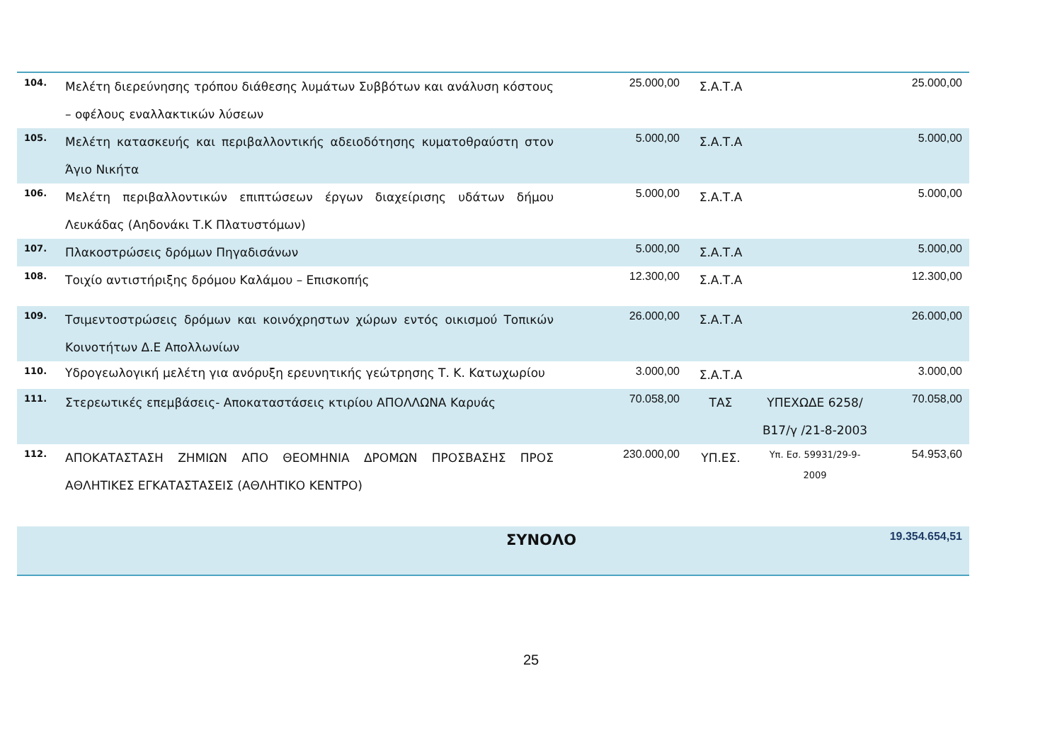| 104. | Μελέτη διερεύνησης τρόπου διάθεσης λυμάτων Συββότων και ανάλυση κόστους – οφέλους εναλλακτικών λύσεων | 25.000,00 | Σ.Α.Τ.Α | | 25.000,00 |
| 105. | Μελέτη κατασκευής και περιβαλλοντικής αδειοδότησης κυματοθραύστη στον Άγιο Νικήτα | 5.000,00 | Σ.Α.Τ.Α | | 5.000,00 |
| 106. | Μελέτη περιβαλλοντικών επιπτώσεων έργων διαχείρισης υδάτων δήμου Λευκάδας (Αηδονάκι Τ.Κ Πλατυστόμων) | 5.000,00 | Σ.Α.Τ.Α | | 5.000,00 |
| 107. | Πλακοστρώσεις δρόμων Πηγαδισάνων | 5.000,00 | Σ.Α.Τ.Α | | 5.000,00 |
| 108. | Τοιχίο αντιστήριξης δρόμου Καλάμου – Επισκοπής | 12.300,00 | Σ.Α.Τ.Α | | 12.300,00 |
| 109. | Τσιμεντοστρώσεις δρόμων και κοινόχρηστων χώρων εντός οικισμού Τοπικών Κοινοτήτων Δ.Ε Απολλωνίων | 26.000,00 | Σ.Α.Τ.Α | | 26.000,00 |
| 110. | Υδρογεωλογική μελέτη για ανόρυξη ερευνητικής γεώτρησης Τ. Κ. Κατωχωρίου | 3.000,00 | Σ.Α.Τ.Α | | 3.000,00 |
| 111. | Στερεωτικές επεμβάσεις- Αποκαταστάσεις κτιρίου ΑΠΟΛΛΩΝΑ Καρυάς | 70.058,00 | ΤΑΣ | ΥΠΕΧΩΔΕ 6258/Β17/γ /21-8-2003 | 70.058,00 |
| 112. | ΑΠΟΚΑΤΑΣΤΑΣΗ ΖΗΜΙΩΝ ΑΠΟ ΘΕΟΜΗΝΙΑ ΔΡΟΜΩΝ ΠΡΟΣΒΑΣΗΣ ΠΡΟΣ ΑΘΛΗΤΙΚΕΣ ΕΓΚΑΤΑΣΤΑΣΕΙΣ (ΑΘΛΗΤΙΚΟ ΚΕΝΤΡΟ) | 230.000,00 | ΥΠ.ΕΣ. | Υπ. Εσ. 59931/29-9-2009 | 54.953,60 |
| | ΣΥΝΟΛΟ | | | | 19.354.654,51 |
25